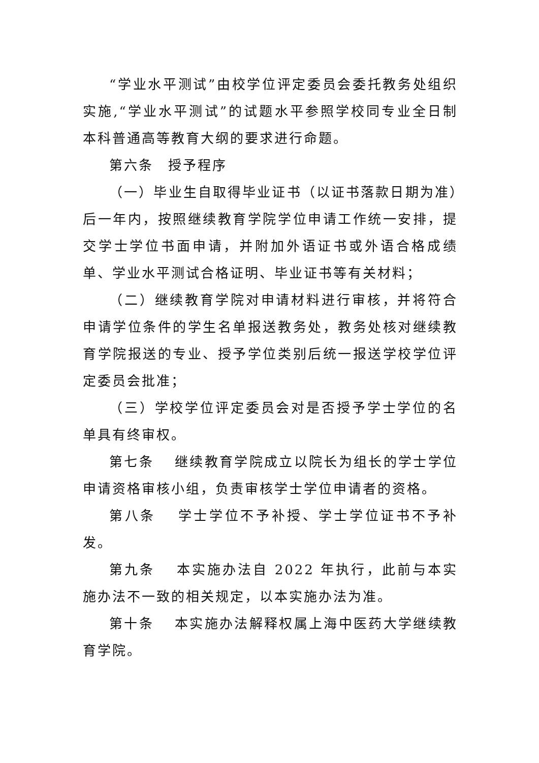“学业水平测试”由校学位评定委员会委托教务处组织实施,“学业水平测试”的试题水平参照学校同专业全日制本科普通高等教育大纲的要求进行命题。
第六条　授予程序
（一）毕业生自取得毕业证书（以证书落款日期为准）后一年内，按照继续教育学院学位申请工作统一安排，提交学士学位书面申请，并附加外语证书或外语合格成绩单、学业水平测试合格证明、毕业证书等有关材料；
（二）继续教育学院对申请材料进行审核，并将符合申请学位条件的学生名单报送教务处，教务处核对继续教育学院报送的专业、授予学位类别后统一报送学校学位评定委员会批准；
（三）学校学位评定委员会对是否授予学士学位的名单具有终审权。
第七条　 继续教育学院成立以院长为组长的学士学位申请资格审核小组，负责审核学士学位申请者的资格。
第八条　 学士学位不予补授、学士学位证书不予补发。
第九条　 本实施办法自 2022 年执行，此前与本实施办法不一致的相关规定，以本实施办法为准。
第十条　 本实施办法解释权属上海中医药大学继续教育学院。